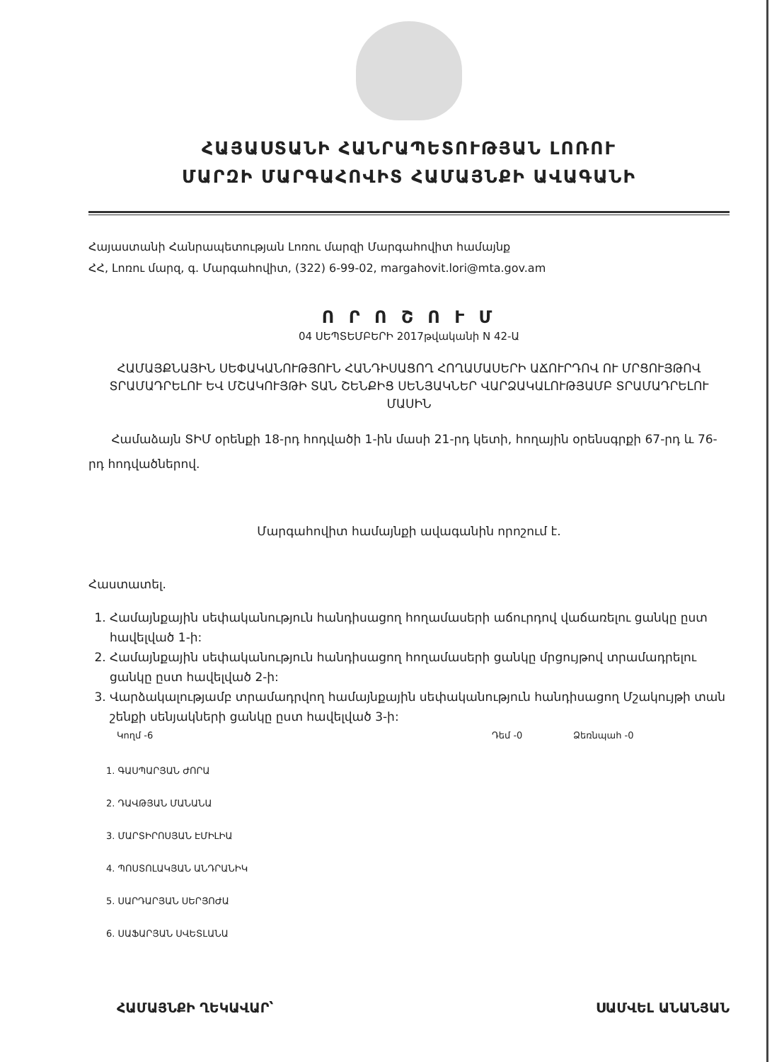ՀԱՅԱՍՏԱՆԻ ՀԱՆՐԱՊԵՏՈՒԹՅԱՆ ԼՈՌՈՒ
ՄԱՐԶԻ ՄԱՐԳԱՀՈՎԻՏ ՀԱՄԱՅՆՔԻ ԱՎԱԳԱՆԻ
Հայաստանի Հանրապետության Լոռու մարզի Մարգահովիտ համայնք
ՀՀ, Լոռու մարզ, գ. Մարգահովիտ, (322) 6-99-02, margahovit.lori@mta.gov.am
Ո Ր Ո Շ Ո Ւ Մ
04 ՍԵՊՏԵՄԲԵՐԻ 2017թվականի N 42-Ա
ՀԱՄԱՅՔՆԱՅԻՆ ՍԵՓԱԿԱՆՈՒԹՅՈՒՆ ՀԱՆԴԻՍԱՑՈՂ ՀՈՂԱՄԱՍԵՐԻ ԱՃՈՒՐԴՈՎ ՈՒ ՄՐՑՈՒՅԹՈՎ ՏՐԱՄԱԴՐԵԼՈՒ ԵՎ ՄՇԱԿՈՒՅԹԻ ՏԱՆ ՇԵՆՔԻՑ ՍԵՆՅԱԿՆԵՐ ՎԱՐՁԱԿԱԼՈՒԹՅԱՄԲ ՏՐԱՄԱԴՐԵԼՈՒ ՄԱՍԻՆ
Համաձայն ՏԻՄ օրենքի 18-րդ հոդվածի 1-ին մասի 21-րդ կետի, հողային օրենսգրքի 67-րդ և 76-րդ հոդվածներով.
Մարգահովիտ համայնքի ավագանին որոշում է.
Հաստատել.
1. Համայնքային սեփականություն հանդիսացող հողամասերի աճուրդով վաճառելու ցանկը ըստ հավելված 1-ի:
2. Համայնքային սեփականություն հանդիսացող հողամասերի ցանկը մրցույթով տրամադրելու ցանկը ըստ հավելված 2-ի:
3. Վարձակալությամբ տրամադրվող համայնքային սեփականություն հանդիսացող Մշակույթի տան շենքի սենյակների ցանկը ըստ հավելված 3-ի:
Կողմ -6 Դեմ -0 Ձեռնպահ -0
1. ԳԱՍՊԱՐՅԱՆ ԺՈՐԱ
2. ԴԱՎԹՅԱՆ ՄԱՆԱՆԱ
3. ՄԱՐՏԻՐՈՍՅԱՆ ԷՄԻԼԻԱ
4. ՊՈՍՏՈԼԱԿՅԱՆ ԱՆԴՐԱՆԻԿ
5. ՍԱՐԴԱՐՅԱՆ ՍԵՐՅՈԺԱ
6. ՍԱՖԱՐՅԱՆ ՍՎԵՏԼԱՆԱ
ՀԱՄԱՅՆՔԻ ՂԵԿԱՎԱՐ՝ ՍԱՄՎԵԼ ԱՆԱՆՅԱՆ